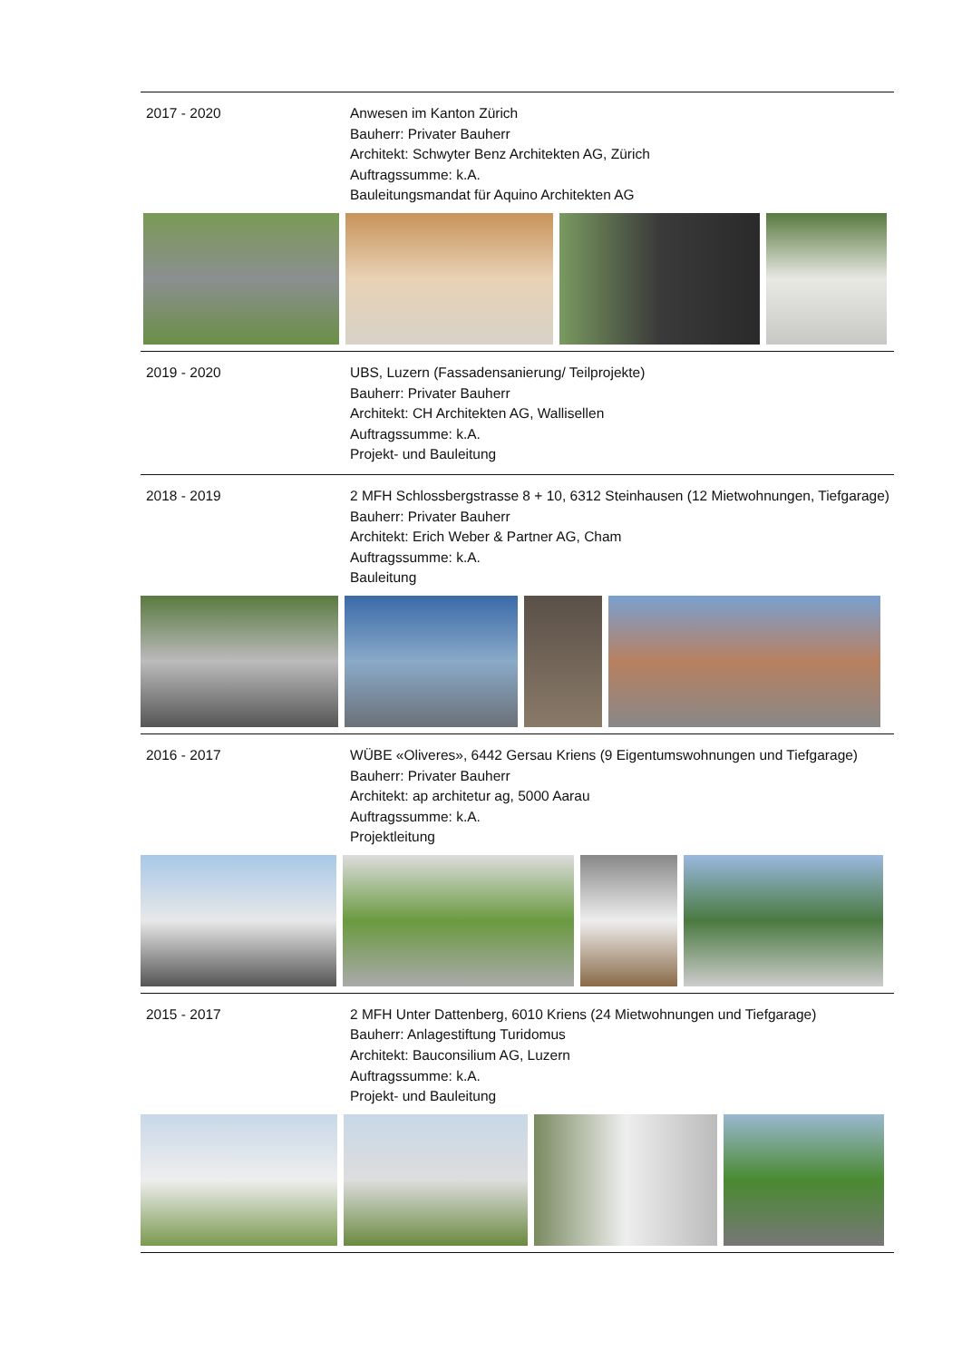2017 - 2020 Anwesen im Kanton Zürich
Bauherr: Privater Bauherr
Architekt: Schwyter Benz Architekten AG, Zürich
Auftragssumme: k.A.
Bauleitungsmandat für Aquino Architekten AG
2019 - 2020 UBS, Luzern (Fassadensanierung/ Teilprojekte)
Bauherr: Privater Bauherr
Architekt: CH Architekten AG, Wallisellen
Auftragssumme: k.A.
Projekt- und Bauleitung
2018 - 2019 2 MFH Schlossbergstrasse 8 + 10, 6312 Steinhausen (12 Mietwohnungen, Tiefgarage)
Bauherr: Privater Bauherr
Architekt: Erich Weber & Partner AG, Cham
Auftragssumme: k.A.
Bauleitung
2016 - 2017 WÜBE «Oliveres», 6442 Gersau Kriens (9 Eigentumswohnungen und Tiefgarage)
Bauherr: Privater Bauherr
Architekt: ap architetur ag, 5000 Aarau
Auftragssumme: k.A.
Projektleitung
2015 - 2017 2 MFH Unter Dattenberg, 6010 Kriens (24 Mietwohnungen und Tiefgarage)
Bauherr: Anlagestiftung Turidomus
Architekt: Bauconsilium AG, Luzern
Auftragssumme: k.A.
Projekt- und Bauleitung